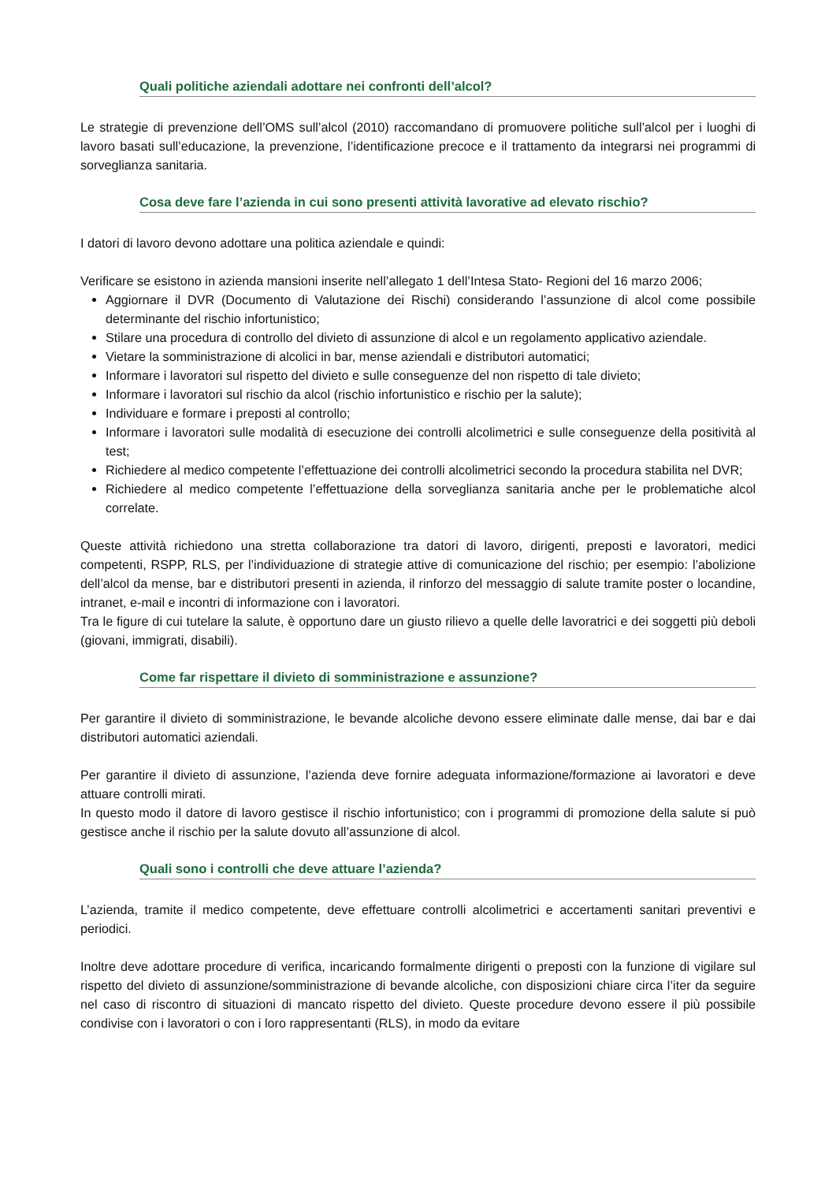Quali politiche aziendali adottare nei confronti dell’alcol?
Le strategie di prevenzione dell’OMS sull’alcol (2010) raccomandano di promuovere politiche sull’alcol per i luoghi di lavoro basati sull’educazione, la prevenzione, l’identificazione precoce e il trattamento da integrarsi nei programmi di sorveglianza sanitaria.
Cosa deve fare l’azienda in cui sono presenti attività lavorative ad elevato rischio?
I datori di lavoro devono adottare una politica aziendale e quindi:
Verificare se esistono in azienda mansioni inserite nell’allegato 1 dell’Intesa Stato- Regioni del 16 marzo 2006;
Aggiornare il DVR (Documento di Valutazione dei Rischi) considerando l’assunzione di alcol come possibile determinante del rischio infortunistico;
Stilare una procedura di controllo del divieto di assunzione di alcol e un regolamento applicativo aziendale.
Vietare la somministrazione di alcolici in bar, mense aziendali e distributori automatici;
Informare i lavoratori sul rispetto del divieto e sulle conseguenze del non rispetto di tale divieto;
Informare i lavoratori sul rischio da alcol (rischio infortunistico e rischio per la salute);
Individuare e formare i preposti al controllo;
Informare i lavoratori sulle modalità di esecuzione dei controlli alcolimetrici e sulle conseguenze della positività al test;
Richiedere al medico competente l’effettuazione dei controlli alcolimetrici secondo la procedura stabilita nel DVR;
Richiedere al medico competente l’effettuazione della sorveglianza sanitaria anche per le problematiche alcol correlate.
Queste attività richiedono una stretta collaborazione tra datori di lavoro, dirigenti, preposti e lavoratori, medici competenti, RSPP, RLS, per l’individuazione di strategie attive di comunicazione del rischio; per esempio: l’abolizione dell’alcol da mense, bar e distributori presenti in azienda, il rinforzo del messaggio di salute tramite poster o locandine, intranet, e-mail e incontri di informazione con i lavoratori.
Tra le figure di cui tutelare la salute, è opportuno dare un giusto rilievo a quelle delle lavoratrici e dei soggetti più deboli (giovani, immigrati, disabili).
Come far rispettare il divieto di somministrazione e assunzione?
Per garantire il divieto di somministrazione, le bevande alcoliche devono essere eliminate dalle mense, dai bar e dai distributori automatici aziendali.
Per garantire il divieto di assunzione, l’azienda deve fornire adeguata informazione/formazione ai lavoratori e deve attuare controlli mirati.
In questo modo il datore di lavoro gestisce il rischio infortunistico; con i programmi di promozione della salute si può gestisce anche il rischio per la salute dovuto all’assunzione di alcol.
Quali sono i controlli che deve attuare l’azienda?
L’azienda, tramite il medico competente, deve effettuare controlli alcolimetrici e accertamenti sanitari preventivi e periodici.
Inoltre deve adottare procedure di verifica, incaricando formalmente dirigenti o preposti con la funzione di vigilare sul rispetto del divieto di assunzione/somministrazione di bevande alcoliche, con disposizioni chiare circa l’iter da seguire nel caso di riscontro di situazioni di mancato rispetto del divieto. Queste procedure devono essere il più possibile condivise con i lavoratori o con i loro rappresentanti (RLS), in modo da evitare